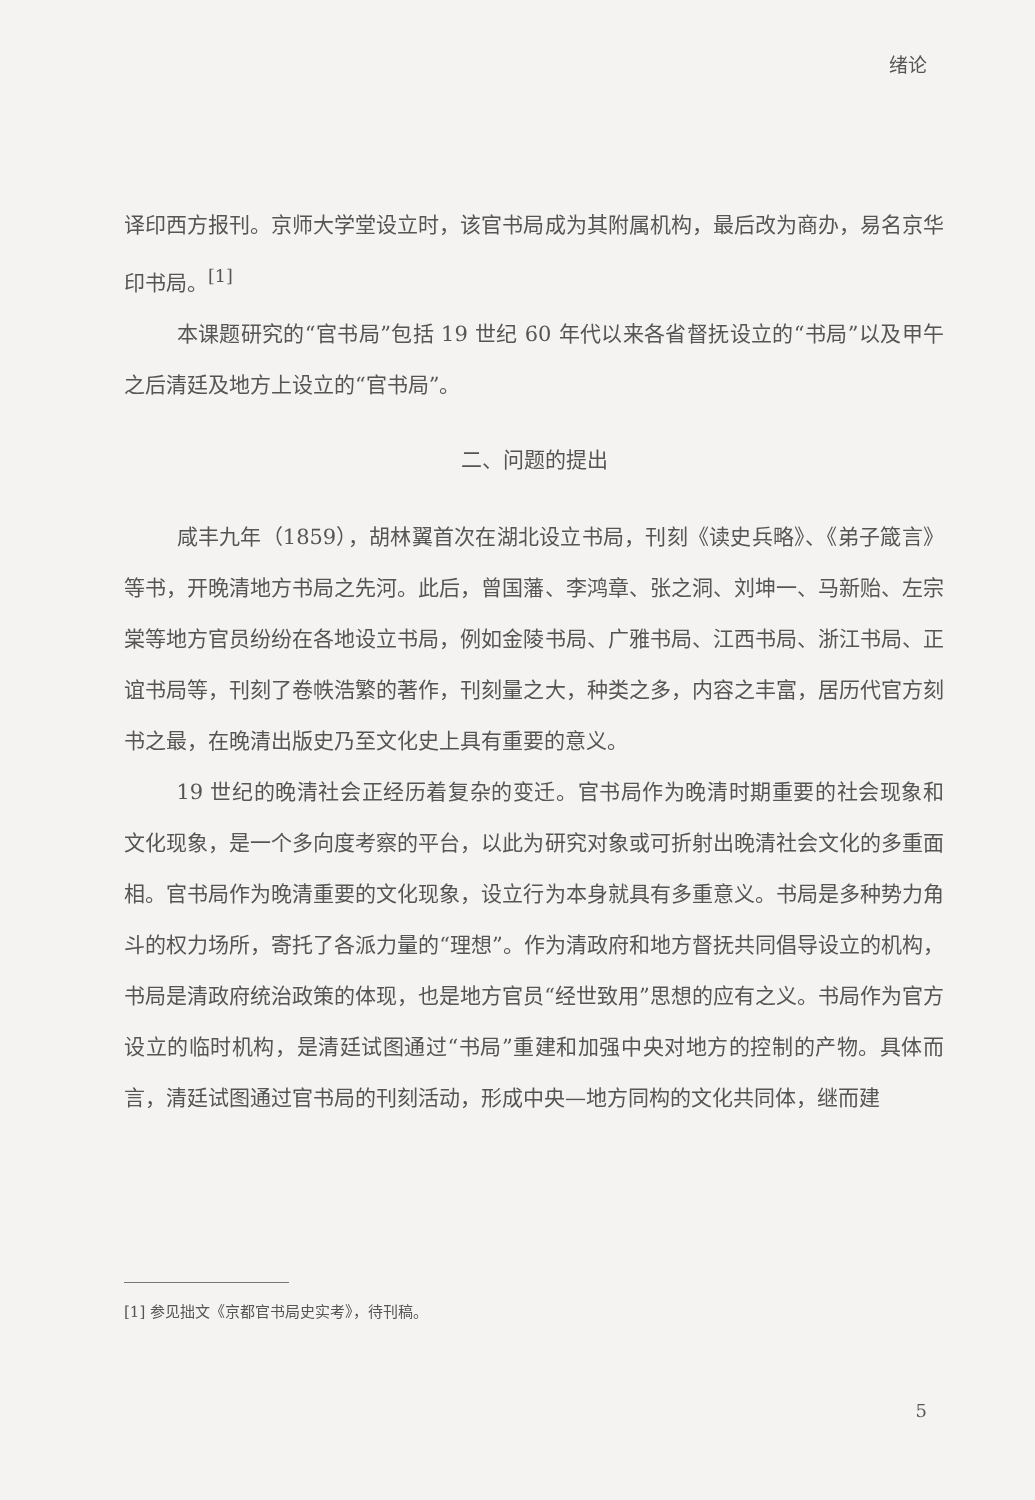绪论
译印西方报刊。京师大学堂设立时，该官书局成为其附属机构，最后改为商办，易名京华印书局。<sup>[1]</sup>
本课题研究的“官书局”包括 19 世纪 60 年代以来各省督抚设立的“书局”以及甲午之后清廷及地方上设立的“官书局”。
二、问题的提出
咸丰九年（1859），胡林翼首次在湖北设立书局，刊刻《读史兵略》、《弟子箴言》等书，开晚清地方书局之先河。此后，曾国藩、李鸿章、张之洞、刘坤一、马新贻、左宗棠等地方官员纷纷在各地设立书局，例如金陵书局、广雅书局、江西书局、浙江书局、正谊书局等，刊刻了卷帙浩繁的著作，刊刻量之大，种类之多，内容之丰富，居历代官方刻书之最，在晚清出版史乃至文化史上具有重要的意义。
19 世纪的晚清社会正经历着复杂的变迁。官书局作为晚清时期重要的社会现象和文化现象，是一个多向度考察的平台，以此为研究对象或可折射出晚清社会文化的多重面相。官书局作为晚清重要的文化现象，设立行为本身就具有多重意义。书局是多种势力角斗的权力场所，寄托了各派力量的“理想”。作为清政府和地方督抚共同倡导设立的机构，书局是清政府统治政策的体现，也是地方官员“经世致用”思想的应有之义。书局作为官方设立的临时机构，是清廷试图通过“书局”重建和加强中央对地方的控制的产物。具体而言，清廷试图通过官书局的刊刻活动，形成中央—地方同构的文化共同体，继而建
[1] 参见拙文《京都官书局史实考》，待刊稿。
5